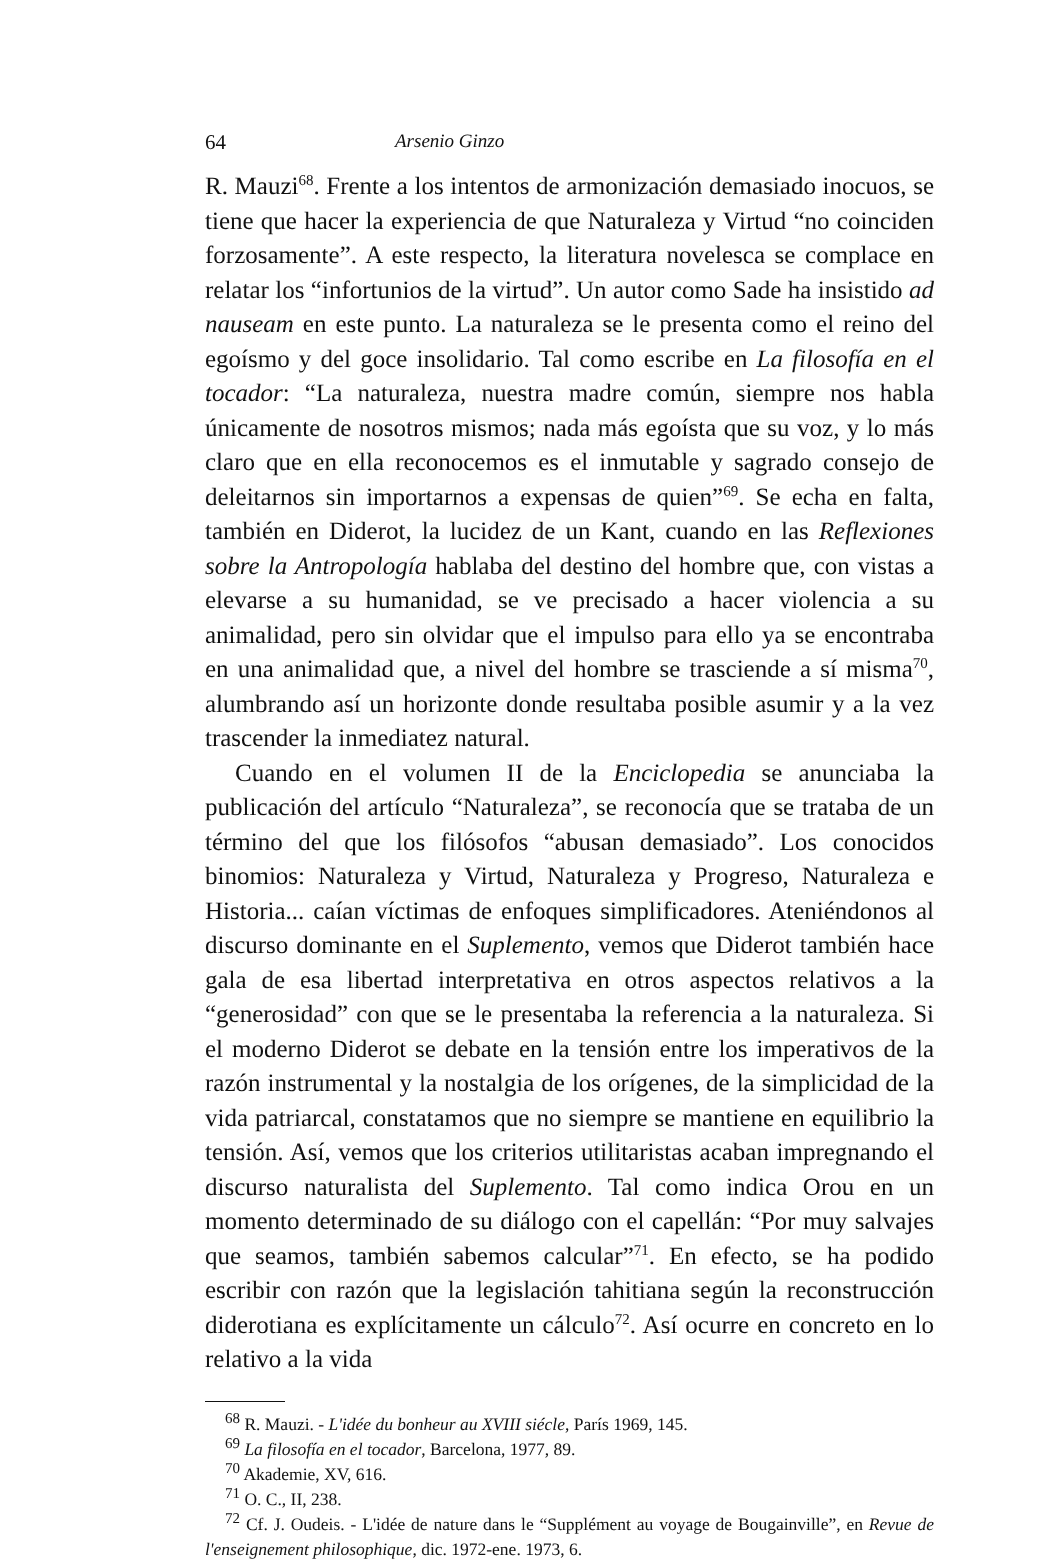64 Arsenio Ginzo
R. Mauzi<sup>68</sup>. Frente a los intentos de armonización demasiado inocuos, se tiene que hacer la experiencia de que Naturaleza y Virtud “no coinciden forzosamente”. A este respecto, la literatura novelesca se complace en relatar los “infortunios de la virtud”. Un autor como Sade ha insistido ad nauseam en este punto. La naturaleza se le presenta como el reino del egoísmo y del goce insolidario. Tal como escribe en La filosofía en el tocador: “La naturaleza, nuestra madre común, siempre nos habla únicamente de nosotros mismos; nada más egoísta que su voz, y lo más claro que en ella reconocemos es el inmutable y sagrado consejo de deleitarnos sin importarnos a expensas de quien”<sup>69</sup>. Se echa en falta, también en Diderot, la lucidez de un Kant, cuando en las Reflexiones sobre la Antropología hablaba del destino del hombre que, con vistas a elevarse a su humanidad, se ve precisado a hacer violencia a su animalidad, pero sin olvidar que el impulso para ello ya se encontraba en una animalidad que, a nivel del hombre se trasciende a sí misma<sup>70</sup>, alumbrando así un horizonte donde resultaba posible asumir y a la vez trascender la inmediatez natural.
Cuando en el volumen II de la Enciclopedia se anunciaba la publicación del artículo “Naturaleza”, se reconocía que se trataba de un término del que los filósofos “abusan demasiado”. Los conocidos binomios: Naturaleza y Virtud, Naturaleza y Progreso, Naturaleza e Historia... caían víctimas de enfoques simplificadores. Ateniéndonos al discurso dominante en el Suplemento, vemos que Diderot también hace gala de esa libertad interpretativa en otros aspectos relativos a la “generosidad” con que se le presentaba la referencia a la naturaleza. Si el moderno Diderot se debate en la tensión entre los imperativos de la razón instrumental y la nostalgia de los orígenes, de la simplicidad de la vida patriarcal, constatamos que no siempre se mantiene en equilibrio la tensión. Así, vemos que los criterios utilitaristas acaban impregnando el discurso naturalista del Suplemento. Tal como indica Orou en un momento determinado de su diálogo con el capellán: “Por muy salvajes que seamos, también sabemos calcular”<sup>71</sup>. En efecto, se ha podido escribir con razón que la legislación tahitiana según la reconstrucción diderotiana es explícitamente un cálculo<sup>72</sup>. Así ocurre en concreto en lo relativo a la vida
<sup>68</sup> R. Mauzi. - L'idée du bonheur au XVIII siécle, París 1969, 145.
<sup>69</sup> La filosofía en el tocador, Barcelona, 1977, 89.
<sup>70</sup> Akademie, XV, 616.
<sup>71</sup> O. C., II, 238.
<sup>72</sup> Cf. J. Oudeis. - L'idée de nature dans le “Supplément au voyage de Bougainville”, en Revue de l'enseignement philosophique, dic. 1972-ene. 1973, 6.